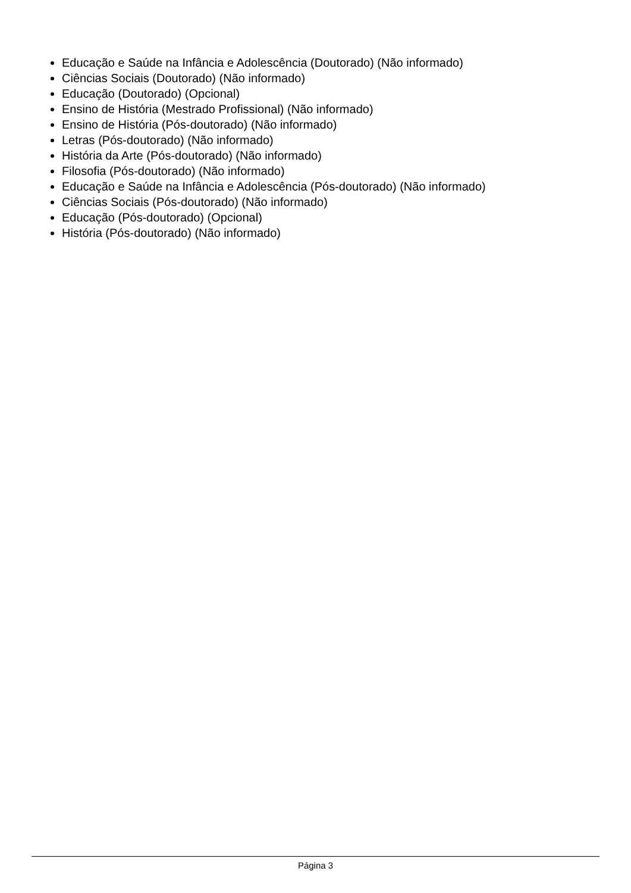Educação e Saúde na Infância e Adolescência (Doutorado) (Não informado)
Ciências Sociais (Doutorado) (Não informado)
Educação (Doutorado) (Opcional)
Ensino de História (Mestrado Profissional) (Não informado)
Ensino de História (Pós-doutorado) (Não informado)
Letras (Pós-doutorado) (Não informado)
História da Arte (Pós-doutorado) (Não informado)
Filosofia (Pós-doutorado) (Não informado)
Educação e Saúde na Infância e Adolescência (Pós-doutorado) (Não informado)
Ciências Sociais (Pós-doutorado) (Não informado)
Educação (Pós-doutorado) (Opcional)
História (Pós-doutorado) (Não informado)
Página 3